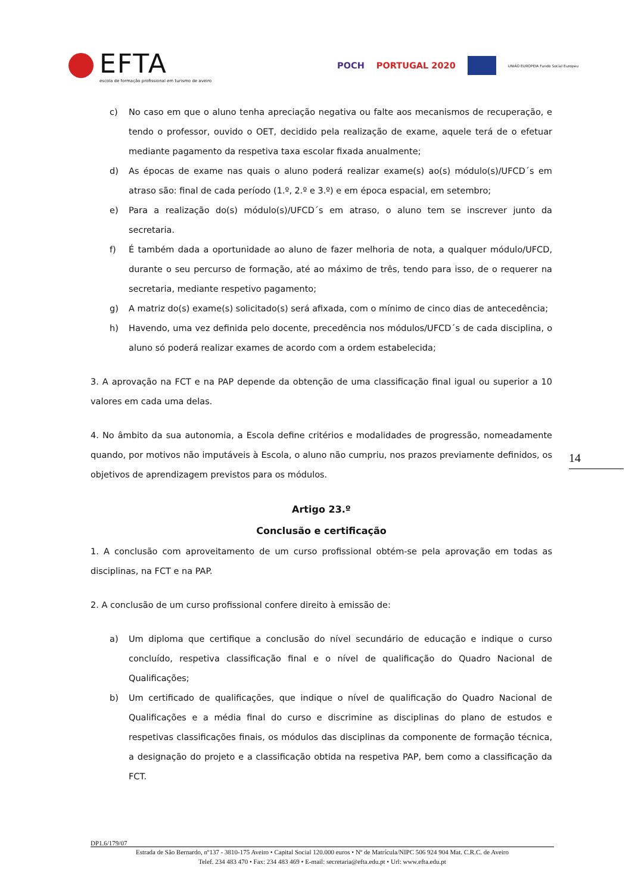EFTA
escola de formação profissional em turismo de aveiro
POCH PORTUGAL 2020
UNIÃO EUROPEIA Fundo Social Europeu
c) No caso em que o aluno tenha apreciação negativa ou falte aos mecanismos de recuperação, e tendo o professor, ouvido o OET, decidido pela realização de exame, aquele terá de o efetuar mediante pagamento da respetiva taxa escolar fixada anualmente;
d) As épocas de exame nas quais o aluno poderá realizar exame(s) ao(s) módulo(s)/UFCD´s em atraso são: final de cada período (1.º, 2.º e 3.º) e em época espacial, em setembro;
e) Para a realização do(s) módulo(s)/UFCD´s em atraso, o aluno tem se inscrever junto da secretaria.
f) É também dada a oportunidade ao aluno de fazer melhoria de nota, a qualquer módulo/UFCD, durante o seu percurso de formação, até ao máximo de três, tendo para isso, de o requerer na secretaria, mediante respetivo pagamento;
g) A matriz do(s) exame(s) solicitado(s) será afixada, com o mínimo de cinco dias de antecedência;
h) Havendo, uma vez definida pelo docente, precedência nos módulos/UFCD´s de cada disciplina, o aluno só poderá realizar exames de acordo com a ordem estabelecida;
3. A aprovação na FCT e na PAP depende da obtenção de uma classificação final igual ou superior a 10 valores em cada uma delas.
4. No âmbito da sua autonomia, a Escola define critérios e modalidades de progressão, nomeadamente quando, por motivos não imputáveis à Escola, o aluno não cumpriu, nos prazos previamente definidos, os objetivos de aprendizagem previstos para os módulos.
Artigo 23.º
Conclusão e certificação
1. A conclusão com aproveitamento de um curso profissional obtém-se pela aprovação em todas as disciplinas, na FCT e na PAP.
2. A conclusão de um curso profissional confere direito à emissão de:
a) Um diploma que certifique a conclusão do nível secundário de educação e indique o curso concluído, respetiva classificação final e o nível de qualificação do Quadro Nacional de Qualificações;
b) Um certificado de qualificações, que indique o nível de qualificação do Quadro Nacional de Qualificações e a média final do curso e discrimine as disciplinas do plano de estudos e respetivas classificações finais, os módulos das disciplinas da componente de formação técnica, a designação do projeto e a classificação obtida na respetiva PAP, bem como a classificação da FCT.
14
DP1.6/179/07
Estrada de São Bernardo, nº137 - 3810-175 Aveiro • Capital Social 120.000 euros • Nº de Matrícula/NIPC 506 924 904 Mat. C.R.C. de Aveiro
Telef. 234 483 470 • Fax: 234 483 469 • E-mail: secretaria@efta.edu.pt • Url: www.efta.edu.pt